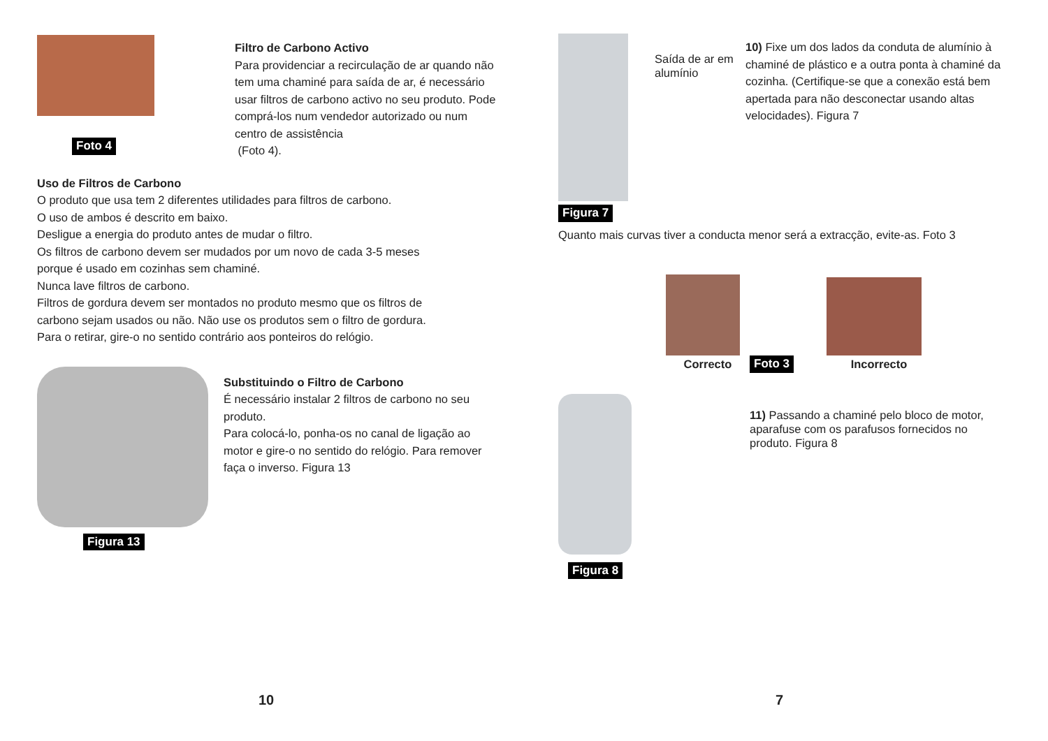Foto 4
Filtro de Carbono Activo
Para providenciar a recirculação de ar quando não tem uma chaminé para saída de ar, é necessário usar filtros de carbono activo no seu produto. Pode comprá-los num vendedor autorizado ou num centro de assistência
(Foto 4).
Uso de Filtros de Carbono
O produto que usa tem 2 diferentes utilidades para filtros de carbono.
O uso de ambos é descrito em baixo.
Desligue a energia do produto antes de mudar o filtro.
Os filtros de carbono devem ser mudados por um novo de cada 3-5 meses
porque é usado em cozinhas sem chaminé.
Nunca lave filtros de carbono.
Filtros de gordura devem ser montados no produto mesmo que os filtros de
carbono sejam usados ou não. Não use os produtos sem o filtro de gordura.
Para o retirar, gire-o no sentido contrário aos ponteiros do relógio.
Figura 13 Substituindo o Filtro de Carbono
É necessário instalar 2 filtros de carbono no seu produto.
Para colocá-lo, ponha-os no canal de ligação ao motor e gire-o no sentido do relógio. Para remover faça o inverso. Figura 13
10
Figura 7
Saída de ar em alumínio
10) Fixe um dos lados da conduta de alumínio à chaminé de plástico e a outra ponta à chaminé da cozinha. (Certifique-se que a conexão está bem apertada para não desconectar usando altas velocidades). Figura 7
Quanto mais curvas tiver a conducta menor será a extracção, evite-as. Foto 3
Correcto
Foto 3
Incorrecto
Figura 8
11) Passando a chaminé pelo bloco de motor, aparafuse com os parafusos fornecidos no produto. Figura 8
7